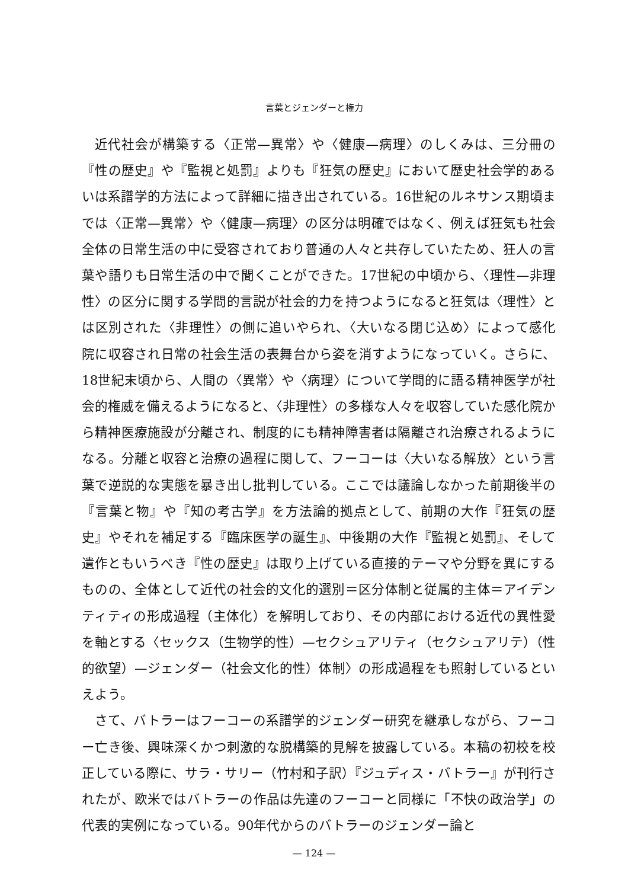言葉とジェンダーと権力
近代社会が構築する〈正常—異常〉や〈健康—病理〉のしくみは、三分冊の『性の歴史』や『監視と処罰』よりも『狂気の歴史』において歴史社会学的あるいは系譜学的方法によって詳細に描き出されている。16世紀のルネサンス期頃までは〈正常—異常〉や〈健康—病理〉の区分は明確ではなく、例えば狂気も社会全体の日常生活の中に受容されており普通の人々と共存していたため、狂人の言葉や語りも日常生活の中で聞くことができた。17世紀の中頃から、〈理性—非理性〉の区分に関する学問的言説が社会的力を持つようになると狂気は〈理性〉とは区別された〈非理性〉の側に追いやられ、〈大いなる閉じ込め〉によって感化院に収容され日常の社会生活の表舞台から姿を消すようになっていく。さらに、18世紀末頃から、人間の〈異常〉や〈病理〉について学問的に語る精神医学が社会的権威を備えるようになると、〈非理性〉の多様な人々を収容していた感化院から精神医療施設が分離され、制度的にも精神障害者は隔離され治療されるようになる。分離と収容と治療の過程に関して、フーコーは〈大いなる解放〉という言葉で逆説的な実態を暴き出し批判している。ここでは議論しなかった前期後半の『言葉と物』や『知の考古学』を方法論的拠点として、前期の大作『狂気の歴史』やそれを補足する『臨床医学の誕生』、中後期の大作『監視と処罰』、そして遺作ともいうべき『性の歴史』は取り上げている直接的テーマや分野を異にするものの、全体として近代の社会的文化的選別＝区分体制と従属的主体＝アイデンティティの形成過程（主体化）を解明しており、その内部における近代の異性愛を軸とする〈セックス（生物学的性）—セクシュアリティ（セクシュアリテ）（性的欲望）—ジェンダー（社会文化的性）体制〉の形成過程をも照射しているといえよう。
さて、バトラーはフーコーの系譜学的ジェンダー研究を継承しながら、フーコー亡き後、興味深くかつ刺激的な脱構築的見解を披露している。本稿の初校を校正している際に、サラ・サリー（竹村和子訳）『ジュディス・バトラー』が刊行されたが、欧米ではバトラーの作品は先達のフーコーと同様に「不快の政治学」の代表的実例になっている。90年代からのバトラーのジェンダー論と
— 124 —